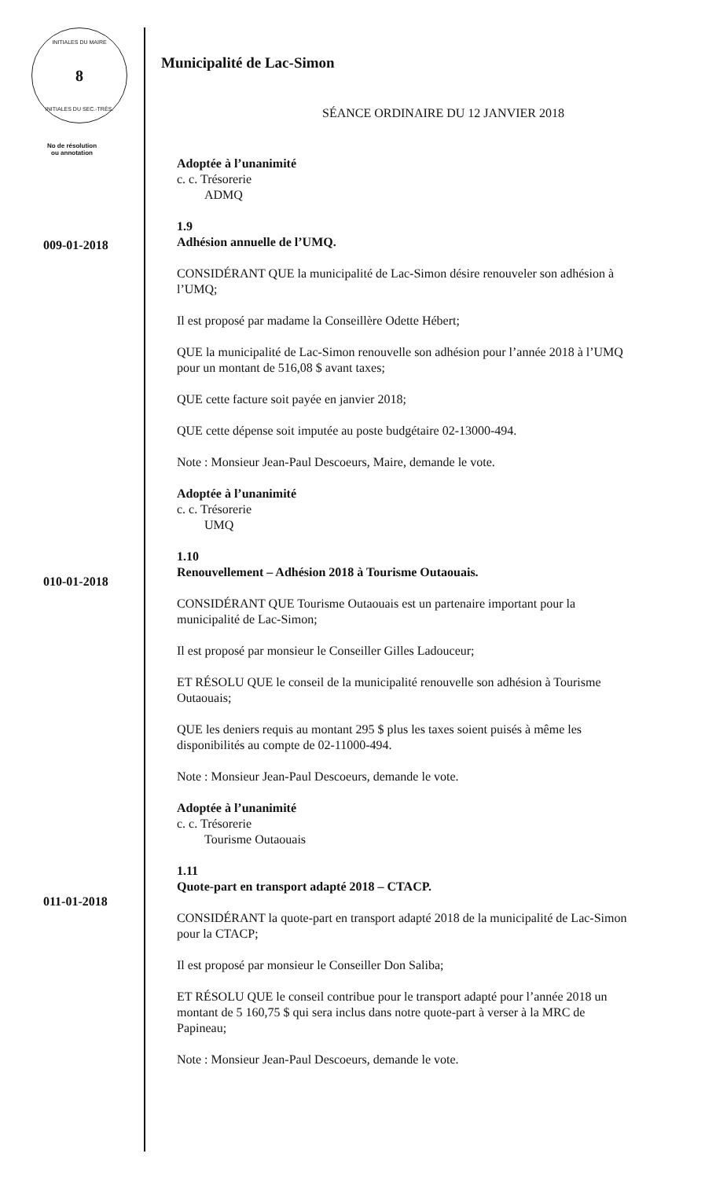INITIALES DU MAIRE
8
INITIALES DU SEC.-TRÉS.
No de résolution
ou annotation
009-01-2018
010-01-2018
011-01-2018
Municipalité de Lac-Simon
SÉANCE ORDINAIRE DU 12 JANVIER 2018
Adoptée à l’unanimité
c. c. Trésorerie
ADMQ
1.9
Adhésion annuelle de l’UMQ.
CONSIDÉRANT QUE la municipalité de Lac-Simon désire renouveler son adhésion à l’UMQ;
Il est proposé par madame la Conseillère Odette Hébert;
QUE la municipalité de Lac-Simon renouvelle son adhésion pour l’année 2018 à l’UMQ pour un montant de 516,08 $ avant taxes;
QUE cette facture soit payée en janvier 2018;
QUE cette dépense soit imputée au poste budgétaire 02-13000-494.
Note : Monsieur Jean-Paul Descoeurs, Maire, demande le vote.
Adoptée à l’unanimité
c. c. Trésorerie
UMQ
1.10
Renouvellement – Adhésion 2018 à Tourisme Outaouais.
CONSIDÉRANT QUE Tourisme Outaouais est un partenaire important pour la municipalité de Lac-Simon;
Il est proposé par monsieur le Conseiller Gilles Ladouceur;
ET RÉSOLU QUE le conseil de la municipalité renouvelle son adhésion à Tourisme Outaouais;
QUE les deniers requis au montant 295 $ plus les taxes soient puisés à même les disponibilités au compte de 02-11000-494.
Note : Monsieur Jean-Paul Descoeurs, demande le vote.
Adoptée à l’unanimité
c. c. Trésorerie
Tourisme Outaouais
1.11
Quote-part en transport adapté 2018 – CTACP.
CONSIDÉRANT la quote-part en transport adapté 2018 de la municipalité de Lac-Simon pour la CTACP;
Il est proposé par monsieur le Conseiller Don Saliba;
ET RÉSOLU QUE le conseil contribue pour le transport adapté pour l’année 2018 un montant de 5 160,75 $ qui sera inclus dans notre quote-part à verser à la MRC de Papineau;
Note : Monsieur Jean-Paul Descoeurs, demande le vote.